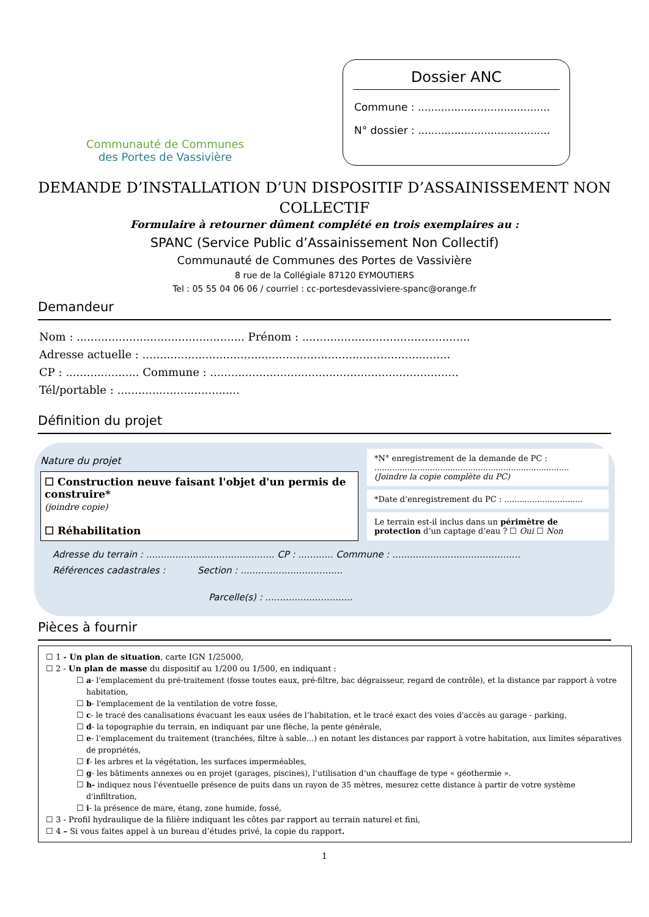Communauté de Communes
des Portes de Vassivière
Dossier ANC
Commune : ........................................
N° dossier : ........................................
DEMANDE D’INSTALLATION D’UN DISPOSITIF D’ASSAINISSEMENT NON COLLECTIF
Formulaire à retourner dûment complété en trois exemplaires au :
SPANC (Service Public d’Assainissement Non Collectif)
Communauté de Communes des Portes de Vassivière
8 rue de la Collégiale 87120 EYMOUTIERS
Tel : 05 55 04 06 06 / courriel : cc-portesdevassiviere-spanc@orange.fr
Demandeur
Nom : ................................................ Prénom : ................................................
Adresse actuelle : ........................................................................................
CP : ..................... Commune : .......................................................................
Tél/portable : ...................................
Définition du projet
Nature du projet
☐ Construction neuve faisant l'objet d'un permis de construire*
(joindre copie)
☐ Réhabilitation
*N° enregistrement de la demande de PC :
.............................................................................
(Joindre la copie complète du PC)
*Date d’enregistrement du PC : ...............................
Le terrain est-il inclus dans un périmètre de protection d’un captage d’eau ? ☐ Oui ☐ Non
Adresse du terrain : ............................................ CP : ............ Commune : ............................................
Références cadastrales : Section : ...................................
Parcelle(s) : ..............................
Pièces à fournir
☐ 1 - Un plan de situation, carte IGN 1/25000,
☐ 2 - Un plan de masse du dispositif au 1/200 ou 1/500, en indiquant :
☐ a- l'emplacement du pré-traitement (fosse toutes eaux, pré-filtre, bac dégraisseur, regard de contrôle), et la distance par rapport à votre habitation,
☐ b- l'emplacement de la ventilation de votre fosse,
☐ c- le tracé des canalisations évacuant les eaux usées de l’habitation, et le tracé exact des voies d'accès au garage - parking,
☐ d- la topographie du terrain, en indiquant par une flèche, la pente générale,
☐ e- l’emplacement du traitement (tranchées, filtre à sable…) en notant les distances par rapport à votre habitation, aux limites séparatives de propriétés,
☐ f- les arbres et la végétation, les surfaces imperméables,
☐ g- les bâtiments annexes ou en projet (garages, piscines), l’utilisation d’un chauffage de type « géothermie ».
☐ h- indiquez nous l'éventuelle présence de puits dans un rayon de 35 mètres, mesurez cette distance à partir de votre système d'infiltration,
☐ i- la présence de mare, étang, zone humide, fossé,
☐ 3 - Profil hydraulique de la filière indiquant les côtes par rapport au terrain naturel et fini,
☐ 4 – Si vous faites appel à un bureau d’études privé, la copie du rapport.
1